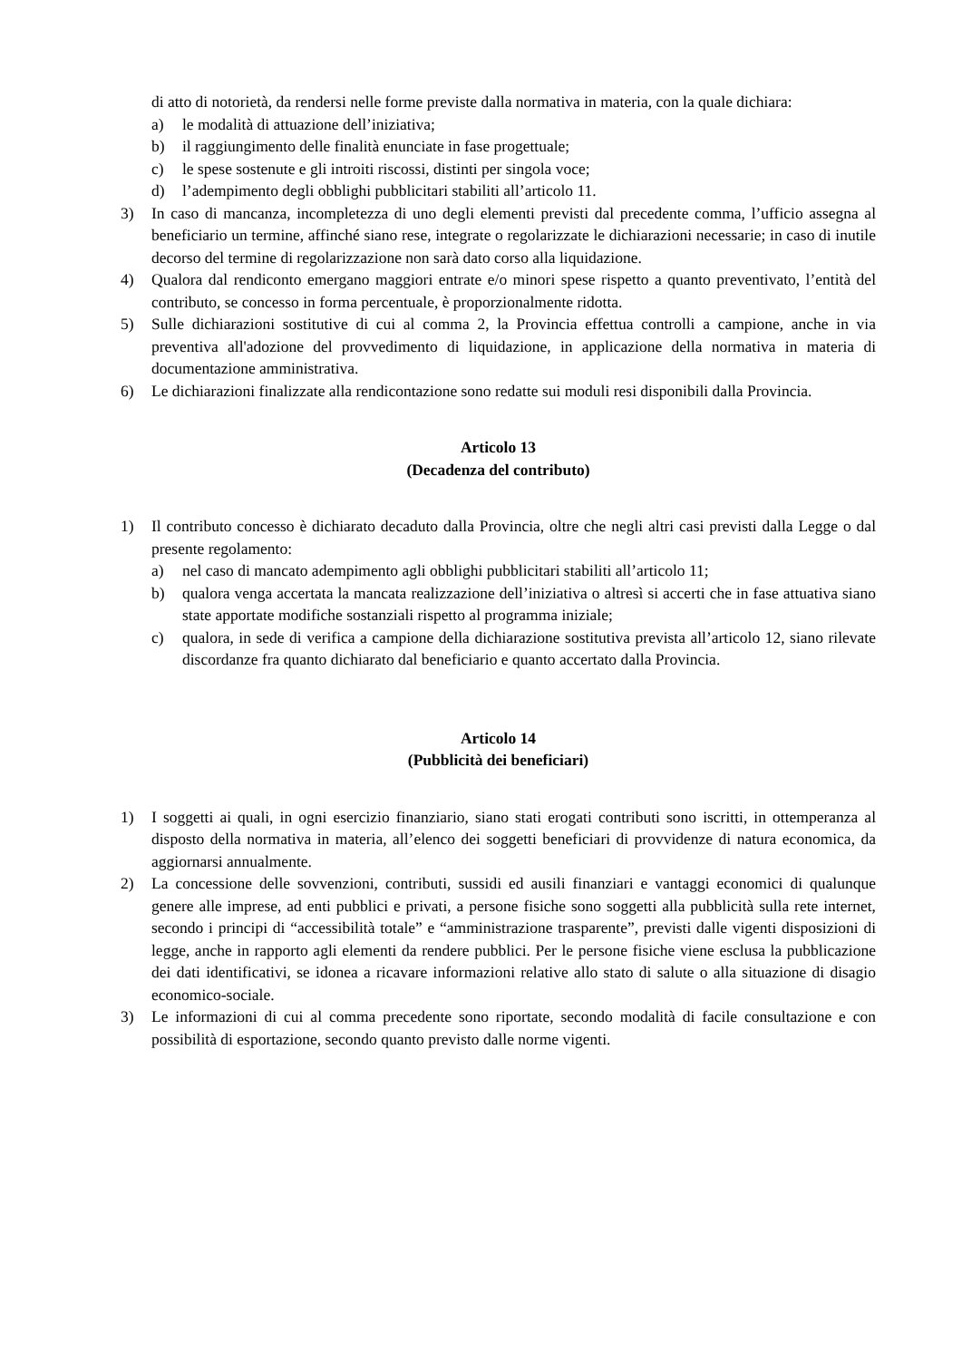di atto di notorietà, da rendersi nelle forme previste dalla normativa in materia, con la quale dichiara:
a) le modalità di attuazione dell’iniziativa;
b) il raggiungimento delle finalità enunciate in fase progettuale;
c) le spese sostenute e gli introiti riscossi, distinti per singola voce;
d) l’adempimento degli obblighi pubblicitari stabiliti all’articolo 11.
3) In caso di mancanza, incompletezza di uno degli elementi previsti dal precedente comma, l’ufficio assegna al beneficiario un termine, affinché siano rese, integrate o regolarizzate le dichiarazioni necessarie; in caso di inutile decorso del termine di regolarizzazione non sarà dato corso alla liquidazione.
4) Qualora dal rendiconto emergano maggiori entrate e/o minori spese rispetto a quanto preventivato, l’entità del contributo, se concesso in forma percentuale, è proporzionalmente ridotta.
5) Sulle dichiarazioni sostitutive di cui al comma 2, la Provincia effettua controlli a campione, anche in via preventiva all'adozione del provvedimento di liquidazione, in applicazione della normativa in materia di documentazione amministrativa.
6) Le dichiarazioni finalizzate alla rendicontazione sono redatte sui moduli resi disponibili dalla Provincia.
Articolo 13
(Decadenza del contributo)
1) Il contributo concesso è dichiarato decaduto dalla Provincia, oltre che negli altri casi previsti dalla Legge o dal presente regolamento:
a) nel caso di mancato adempimento agli obblighi pubblicitari stabiliti all’articolo 11;
b) qualora venga accertata la mancata realizzazione dell’iniziativa o altresì si accerti che in fase attuativa siano state apportate modifiche sostanziali rispetto al programma iniziale;
c) qualora, in sede di verifica a campione della dichiarazione sostitutiva prevista all’articolo 12, siano rilevate discordanze fra quanto dichiarato dal beneficiario e quanto accertato dalla Provincia.
Articolo 14
(Pubblicità dei beneficiari)
1) I soggetti ai quali, in ogni esercizio finanziario, siano stati erogati contributi sono iscritti, in ottemperanza al disposto della normativa in materia, all’elenco dei soggetti beneficiari di provvidenze di natura economica, da aggiornarsi annualmente.
2) La concessione delle sovvenzioni, contributi, sussidi ed ausili finanziari e vantaggi economici di qualunque genere alle imprese, ad enti pubblici e privati, a persone fisiche sono soggetti alla pubblicità sulla rete internet, secondo i principi di “accessibilità totale” e “amministrazione trasparente”, previsti dalle vigenti disposizioni di legge, anche in rapporto agli elementi da rendere pubblici. Per le persone fisiche viene esclusa la pubblicazione dei dati identificativi, se idonea a ricavare informazioni relative allo stato di salute o alla situazione di disagio economico-sociale.
3) Le informazioni di cui al comma precedente sono riportate, secondo modalità di facile consultazione e con possibilità di esportazione, secondo quanto previsto dalle norme vigenti.